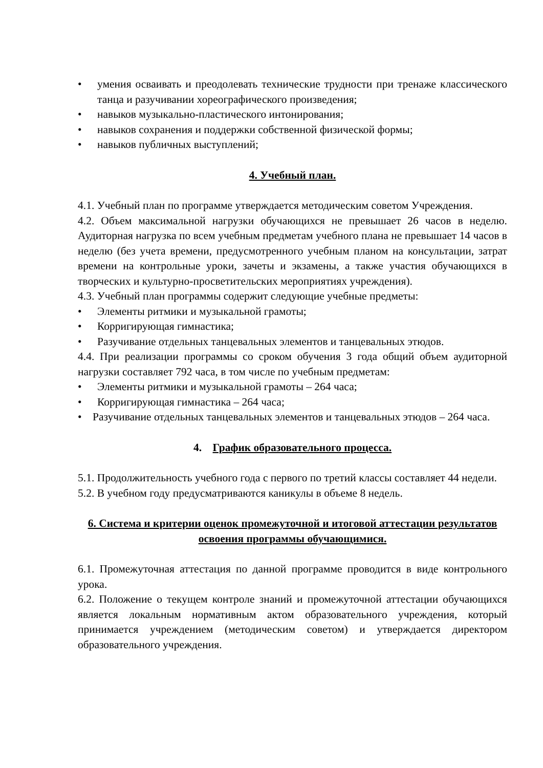• умения осваивать и преодолевать технические трудности при тренаже классического танца и разучивании хореографического произведения;
• навыков музыкально-пластического интонирования;
• навыков сохранения и поддержки собственной физической формы;
• навыков публичных выступлений;
4. Учебный план.
4.1. Учебный план по программе утверждается методическим советом Учреждения.
4.2. Объем максимальной нагрузки обучающихся не превышает 26 часов в неделю. Аудиторная нагрузка по всем учебным предметам учебного плана не превышает 14 часов в неделю (без учета времени, предусмотренного учебным планом на консультации, затрат времени на контрольные уроки, зачеты и экзамены, а также участия обучающихся в творческих и культурно-просветительских мероприятиях учреждения).
4.3. Учебный план программы содержит следующие учебные предметы:
• Элементы ритмики и музыкальной грамоты;
• Корригирующая гимнастика;
• Разучивание отдельных танцевальных элементов и танцевальных этюдов.
4.4. При реализации программы со сроком обучения 3 года общий объем аудиторной нагрузки составляет 792 часа, в том числе по учебным предметам:
• Элементы ритмики и музыкальной грамоты – 264 часа;
• Корригирующая гимнастика – 264 часа;
• Разучивание отдельных танцевальных элементов и танцевальных этюдов – 264 часа.
4. График образовательного процесса.
5.1. Продолжительность учебного года с первого по третий классы составляет 44 недели.
5.2. В учебном году предусматриваются каникулы в объеме 8 недель.
6. Система и критерии оценок промежуточной и итоговой аттестации результатов освоения программы обучающимися.
6.1. Промежуточная аттестация по данной программе проводится в виде контрольного урока.
6.2. Положение о текущем контроле знаний и промежуточной аттестации обучающихся является локальным нормативным актом образовательного учреждения, который принимается учреждением (методическим советом) и утверждается директором образовательного учреждения.